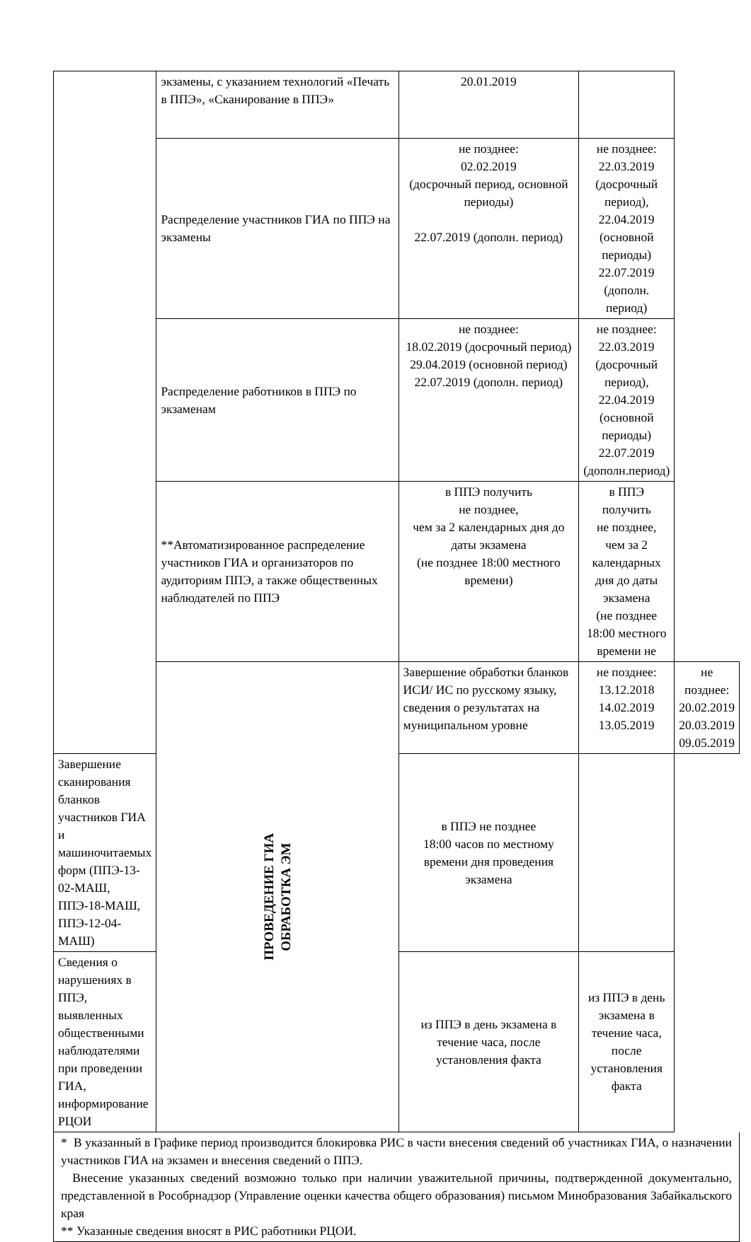| | экзамены, с указанием технологий «Печать в ППЭ», «Сканирование в ППЭ» | 20.01.2019 | | |
| | Распределение участников ГИА по ППЭ на экзамены | не позднее: 02.02.2019 (досрочный период, основной периоды) 22.07.2019 (дополн. период) | не позднее: 22.03.2019 (досрочный период), 22.04.2019 (основной периоды) 22.07.2019 (дополн. период) | |
| | Распределение работников в ППЭ по экзаменам | не позднее: 18.02.2019 (досрочный период) 29.04.2019 (основной период) 22.07.2019 (дополн. период) | не позднее: 22.03.2019 (досрочный период), 22.04.2019 (основной периоды) 22.07.2019 (дополн.период) | |
| | **Автоматизированное распределение участников ГИА и организаторов по аудиториям ППЭ, а также общественных наблюдателей по ППЭ | в ППЭ получить не позднее, чем за 2 календарных дня до даты экзамена (не позднее 18:00 местного времени) | в ППЭ получить не позднее, чем за 2 календарных дня до даты экзамена (не позднее 18:00 местного времени не | |
| | ПРОВЕДЕНИЕ ГИА ОБРАБОТКА ЭМ | Завершение обработки бланков ИСИ/ ИС по русскому языку, сведения о результатах на муниципальном уровне | не позднее: 13.12.2018 14.02.2019 13.05.2019 | не позднее: 20.02.2019 20.03.2019 09.05.2019 |
| Завершение сканирования бланков участников ГИА и машиночитаемых форм (ППЭ-13-02-МАШ, ППЭ-18-МАШ, ППЭ-12-04-МАШ) | | в ППЭ не позднее 18:00 часов по местному времени дня проведения экзамена | | |
| Сведения о нарушениях в ППЭ, выявленных общественными наблюдателями при проведении ГИА, информирование РЦОИ | | из ППЭ в день экзамена в течение часа, после установления факта | из ППЭ в день экзамена в течение часа, после установления факта | |
* В указанный в Графике период производится блокировка РИС в части внесения сведений об участниках ГИА, о назначении участников ГИА на экзамен и внесения сведений о ППЭ.
Внесение указанных сведений возможно только при наличии уважительной причины, подтвержденной документально, представленной в Рособрнадзор (Управление оценки качества общего образования) письмом Минобразования Забайкальского края
** Указанные сведения вносят в РИС работники РЦОИ.